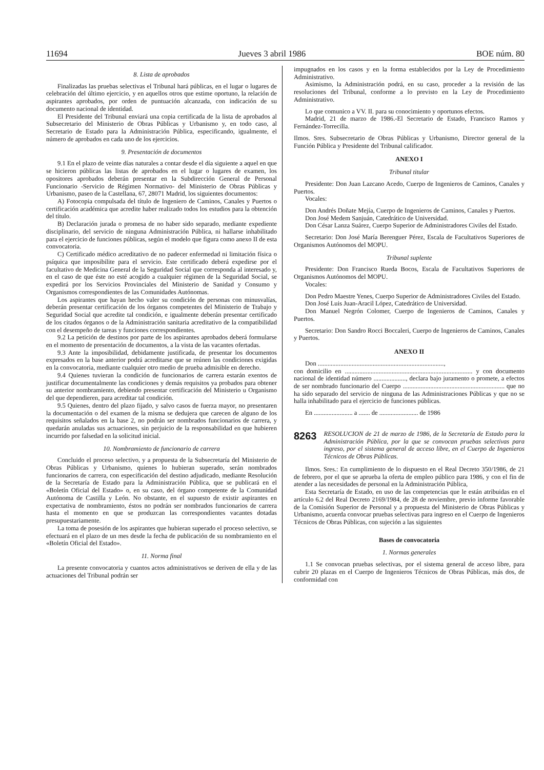11694 Jueves 3 abril 1986 BOE núm. 80
8. Lista de aprobados
Finalizadas las pruebas selectivas el Tribunal hará públicas, en el lugar o lugares de celebración del último ejercicio, y en aquellos otros que estime oportuno, la relación de aspirantes aprobados, por orden de puntuación alcanzada, con indicación de su documento nacional de identidad.
El Presidente del Tribunal enviará una copia certificada de la lista de aprobados al Subsecretario del Ministerio de Obras Públicas y Urbanismo y, en todo caso, al Secretario de Estado para la Administración Pública, especificando, igualmente, el número de aprobados en cada uno de los ejercicios.
9. Presentación de documentos
9.1 En el plazo de veinte días naturales a contar desde el día siguiente a aquel en que se hicieron públicas las listas de aprobados en el lugar o lugares de examen, los opositores aprobados deberán presentar en la Subdirección General de Personal Funcionario -Servicio de Régimen Normativo- del Ministerio de Obras Públicas y Urbanismo, paseo de la Castellana, 67, 28071 Madrid, los siguientes documentos:
A) Fotocopia compulsada del título de Ingeniero de Caminos, Canales y Puertos o certificación académica que acredite haber realizado todos los estudios para la obtención del título.
B) Declaración jurada o promesa de no haber sido separado, mediante expediente disciplinario, del servicio de ninguna Administración Pública, ni hallarse inhabilitado para el ejercicio de funciones públicas, según el modelo que figura como anexo II de esta convocatoria.
C) Certificado médico acreditativo de no padecer enfermedad ni limitación física o psíquica que imposibilite para el servicio. Este certificado deberá expedirse por el facultativo de Medicina General de la Seguridad Social que corresponda al interesado y, en el caso de que éste no esté acogido a cualquier régimen de la Seguridad Social, se expedirá por los Servicios Provinciales del Ministerio de Sanidad y Consumo y Organismos correspondientes de las Comunidades Autónomas.
Los aspirantes que hayan hecho valer su condición de personas con minusvalías, deberán presentar certificación de los órganos competentes del Ministerio de Trabajo y Seguridad Social que acredite tal condición, e igualmente deberán presentar certificado de los citados órganos o de la Administración sanitaria acreditativo de la compatibilidad con el desempeño de tareas y funciones correspondientes.
9.2 La petición de destinos por parte de los aspirantes aprobados deberá formularse en el momento de presentación de documentos, a la vista de las vacantes ofertadas.
9.3 Ante la imposibilidad, debidamente justificada, de presentar los documentos expresados en la base anterior podrá acreditarse que se reúnen las condiciones exigidas en la convocatoria, mediante cualquier otro medio de prueba admisible en derecho.
9.4 Quienes tuvieran la condición de funcionarios de carrera estarán exentos de justificar documentalmente las condiciones y demás requisitos ya probados para obtener su anterior nombramiento, debiendo presentar certificación del Ministerio u Organismo del que dependieren, para acreditar tal condición.
9.5 Quienes, dentro del plazo fijado, y salvo casos de fuerza mayor, no presentaren la documentación o del examen de la misma se dedujera que carecen de alguno de los requisitos señalados en la base 2, no podrán ser nombrados funcionarios de carrera, y quedarán anuladas sus actuaciones, sin perjuicio de la responsabilidad en que hubieren incurrido por falsedad en la solicitud inicial.
10. Nombramiento de funcionario de carrera
Concluido el proceso selectivo, y a propuesta de la Subsecretaría del Ministerio de Obras Públicas y Urbanismo, quienes lo hubieran superado, serán nombrados funcionarios de carrera, con especificación del destino adjudicado, mediante Resolución de la Secretaría de Estado para la Administración Pública, que se publicará en el «Boletín Oficial del Estado» o, en su caso, del órgano competente de la Comunidad Autónoma de Castilla y León. No obstante, en el supuesto de existir aspirantes en expectativa de nombramiento, éstos no podrán ser nombrados funcionarios de carrera hasta el momento en que se produzcan las correspondientes vacantes dotadas presupuestariamente.
La toma de posesión de los aspirantes que hubieran superado el proceso selectivo, se efectuará en el plazo de un mes desde la fecha de publicación de su nombramiento en el «Boletín Oficial del Estado».
11. Norma final
La presente convocatoria y cuantos actos administrativos se deriven de ella y de las actuaciones del Tribunal podrán ser
impugnados en los casos y en la forma establecidos por la Ley de Procedimiento Administrativo.
Asimismo, la Administración podrá, en su caso, proceder a la revisión de las resoluciones del Tribunal, conforme a lo previsto en la Ley de Procedimiento Administrativo.
Lo que comunico a VV. II. para su conocimiento y oportunos efectos.
Madrid, 21 de marzo de 1986.-El Secretario de Estado, Francisco Ramos y Fernández-Torrecilla.
Ilmos. Sres. Subsecretario de Obras Públicas y Urbanismo, Director general de la Función Pública y Presidente del Tribunal calificador.
ANEXO I
Tribunal titular
Presidente: Don Juan Lazcano Acedo, Cuerpo de Ingenieros de Caminos, Canales y Puertos.
Vocales:
Don Andrés Doñate Mejía, Cuerpo de Ingenieros de Caminos, Canales y Puertos.
Don José Medem Sanjuán, Catedrático de Universidad.
Don César Lanza Suárez, Cuerpo Superior de Administradores Civiles del Estado.
Secretario: Don José María Berenguer Pérez, Escala de Facultativos Superiores de Organismos Autónomos del MOPU.
Tribunal suplente
Presidente: Don Francisco Rueda Bocos, Escala de Facultativos Superiores de Organismos Autónomos del MOPU.
Vocales:
Don Pedro Maestre Yenes, Cuerpo Superior de Administradores Civiles del Estado.
Don José Luis Juan-Aracil López, Catedrático de Universidad.
Don Manuel Negrón Colomer, Cuerpo de Ingenieros de Caminos, Canales y Puertos.
Secretario: Don Sandro Rocci Boccaleri, Cuerpo de Ingenieros de Caminos, Canales y Puertos.
ANEXO II
Don ..............................................................................,
con domicilio en ............................................................................... y con documento nacional de identidad número ...................., declara bajo juramento o promete, a efectos de ser nombrado funcionario del Cuerpo ............................................................... que no ha sido separado del servicio de ninguna de las Administraciones Públicas y que no se halla inhabilitado para el ejercicio de funciones públicas.
En ........................ a ....... de ........................ de 1986
8263 RESOLUCION de 21 de marzo de 1986, de la Secretaría de Estado para la Administración Pública, por la que se convocan pruebas selectivas para ingreso, por el sistema general de acceso libre, en el Cuerpo de Ingenieros Técnicos de Obras Públicas.
Ilmos. Sres.: En cumplimiento de lo dispuesto en el Real Decreto 350/1986, de 21 de febrero, por el que se aprueba la oferta de empleo público para 1986, y con el fin de atender a las necesidades de personal en la Administración Pública,
Esta Secretaría de Estado, en uso de las competencias que le están atribuidas en el artículo 6.2 del Real Decreto 2169/1984, de 28 de noviembre, previo informe favorable de la Comisión Superior de Personal y a propuesta del Ministerio de Obras Públicas y Urbanismo, acuerda convocar pruebas selectivas para ingreso en el Cuerpo de Ingenieros Técnicos de Obras Públicas, con sujeción a las siguientes
Bases de convocatoria
1. Normas generales
1.1 Se convocan pruebas selectivas, por el sistema general de acceso libre, para cubrir 20 plazas en el Cuerpo de Ingenieros Técnicos de Obras Públicas, más dos, de conformidad con